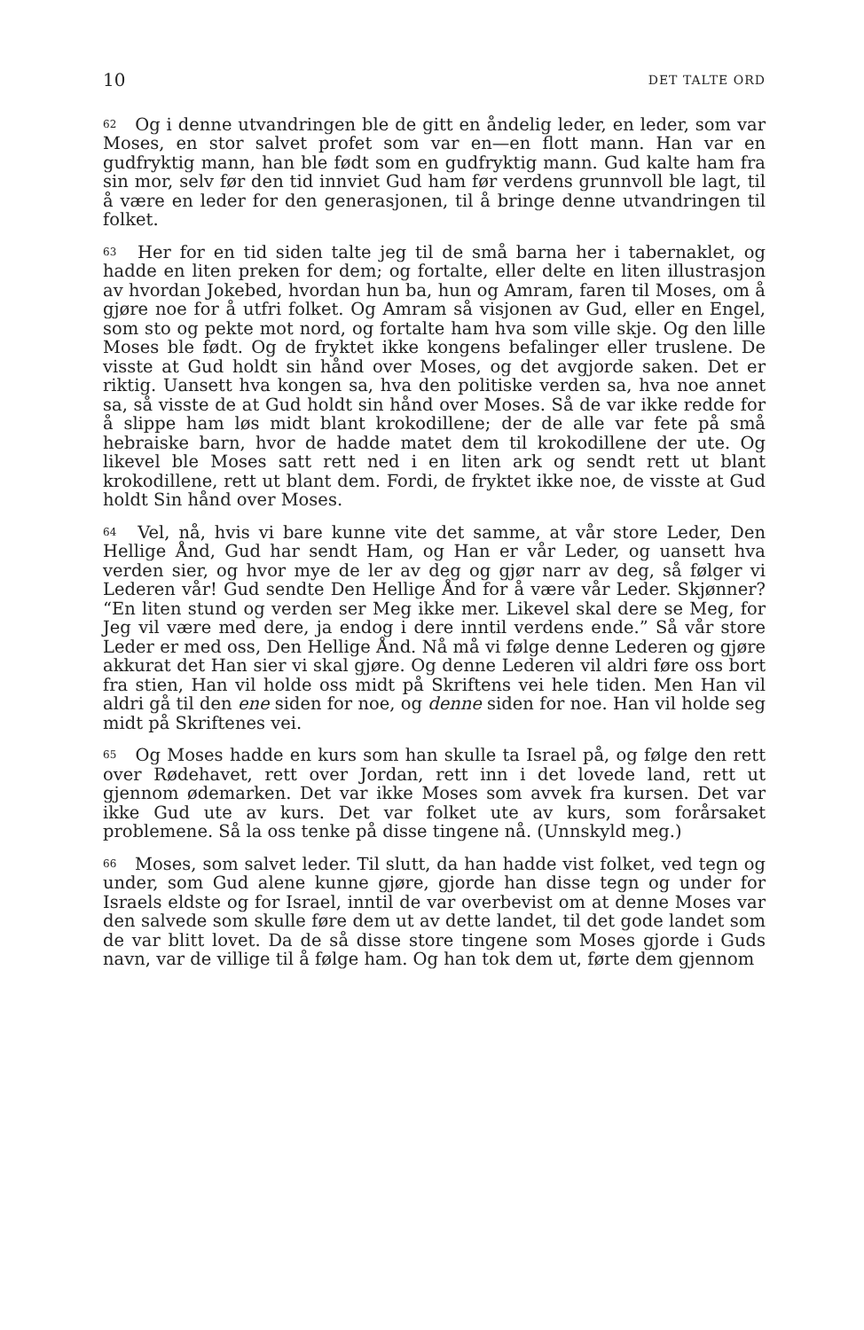10 DET TALTE ORD
62 Og i denne utvandringen ble de gitt en åndelig leder, en leder, som var Moses, en stor salvet profet som var en—en flott mann. Han var en gudfryktig mann, han ble født som en gudfryktig mann. Gud kalte ham fra sin mor, selv før den tid innviet Gud ham før verdens grunnvoll ble lagt, til å være en leder for den generasjonen, til å bringe denne utvandringen til folket.
63 Her for en tid siden talte jeg til de små barna her i tabernaklet, og hadde en liten preken for dem; og fortalte, eller delte en liten illustrasjon av hvordan Jokebed, hvordan hun ba, hun og Amram, faren til Moses, om å gjøre noe for å utfri folket. Og Amram så visjonen av Gud, eller en Engel, som sto og pekte mot nord, og fortalte ham hva som ville skje. Og den lille Moses ble født. Og de fryktet ikke kongens befalinger eller truslene. De visste at Gud holdt sin hånd over Moses, og det avgjorde saken. Det er riktig. Uansett hva kongen sa, hva den politiske verden sa, hva noe annet sa, så visste de at Gud holdt sin hånd over Moses. Så de var ikke redde for å slippe ham løs midt blant krokodillene; der de alle var fete på små hebraiske barn, hvor de hadde matet dem til krokodillene der ute. Og likevel ble Moses satt rett ned i en liten ark og sendt rett ut blant krokodillene, rett ut blant dem. Fordi, de fryktet ikke noe, de visste at Gud holdt Sin hånd over Moses.
64 Vel, nå, hvis vi bare kunne vite det samme, at vår store Leder, Den Hellige Ånd, Gud har sendt Ham, og Han er vår Leder, og uansett hva verden sier, og hvor mye de ler av deg og gjør narr av deg, så følger vi Lederen vår! Gud sendte Den Hellige Ånd for å være vår Leder. Skjønner? “En liten stund og verden ser Meg ikke mer. Likevel skal dere se Meg, for Jeg vil være med dere, ja endog i dere inntil verdens ende.” Så vår store Leder er med oss, Den Hellige Ånd. Nå må vi følge denne Lederen og gjøre akkurat det Han sier vi skal gjøre. Og denne Lederen vil aldri føre oss bort fra stien, Han vil holde oss midt på Skriftens vei hele tiden. Men Han vil aldri gå til den ene siden for noe, og denne siden for noe. Han vil holde seg midt på Skriftenes vei.
65 Og Moses hadde en kurs som han skulle ta Israel på, og følge den rett over Rødehavet, rett over Jordan, rett inn i det lovede land, rett ut gjennom ødemarken. Det var ikke Moses som avvek fra kursen. Det var ikke Gud ute av kurs. Det var folket ute av kurs, som forårsaket problemene. Så la oss tenke på disse tingene nå. (Unnskyld meg.)
66 Moses, som salvet leder. Til slutt, da han hadde vist folket, ved tegn og under, som Gud alene kunne gjøre, gjorde han disse tegn og under for Israels eldste og for Israel, inntil de var overbevist om at denne Moses var den salvede som skulle føre dem ut av dette landet, til det gode landet som de var blitt lovet. Da de så disse store tingene som Moses gjorde i Guds navn, var de villige til å følge ham. Og han tok dem ut, førte dem gjennom